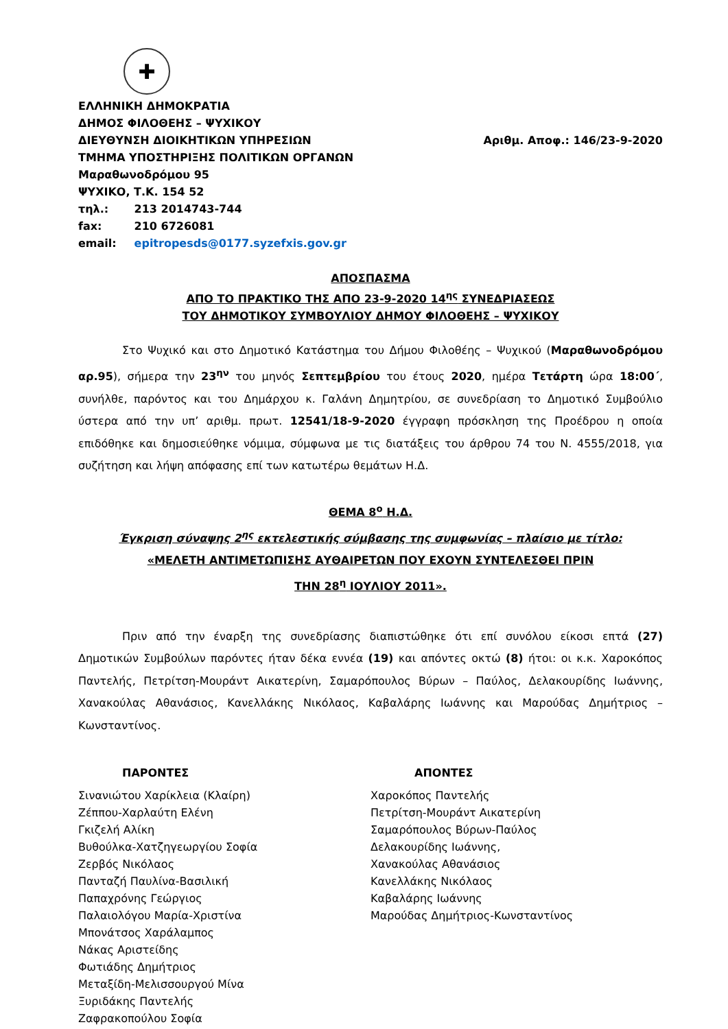✚
ΕΛΛΗΝΙΚΗ ΔΗΜΟΚΡΑΤΙΑ
ΔΗΜΟΣ ΦΙΛΟΘΕΗΣ – ΨΥΧΙΚΟΥ
ΔΙΕΥΘΥΝΣΗ ΔΙΟΙΚΗΤΙΚΩΝ ΥΠΗΡΕΣΙΩΝ
ΤΜΗΜΑ ΥΠΟΣΤΗΡΙΞΗΣ ΠΟΛΙΤΙΚΩΝ ΟΡΓΑΝΩΝ
Μαραθωνοδρόμου 95
ΨΥΧΙΚΟ, Τ.Κ. 154 52
τηλ.: 213 2014743-744
fax: 210 6726081
email: epitropesds@0177.syzefxis.gov.gr
Αριθμ. Αποφ.: 146/23-9-2020
ΑΠΟΣΠΑΣΜΑ
ΑΠΟ ΤΟ ΠΡΑΚΤΙΚΟ ΤΗΣ ΑΠΟ 23-9-2020 14<sup>ης</sup> ΣΥΝΕΔΡΙΑΣΕΩΣ
ΤΟΥ ΔΗΜΟΤΙΚΟΥ ΣΥΜΒΟΥΛΙΟΥ ΔΗΜΟΥ ΦΙΛΟΘΕΗΣ – ΨΥΧΙΚΟΥ
Στο Ψυχικό και στο Δημοτικό Κατάστημα του Δήμου Φιλοθέης – Ψυχικού (Μαραθωνοδρόμου αρ.95), σήμερα την 23<sup>ην</sup> του μηνός Σεπτεμβρίου του έτους 2020, ημέρα Τετάρτη ώρα 18:00΄, συνήλθε, παρόντος και του Δημάρχου κ. Γαλάνη Δημητρίου, σε συνεδρίαση το Δημοτικό Συμβούλιο ύστερα από την υπ’ αριθμ. πρωτ. 12541/18-9-2020 έγγραφη πρόσκληση της Προέδρου η οποία επιδόθηκε και δημοσιεύθηκε νόμιμα, σύμφωνα με τις διατάξεις του άρθρου 74 του Ν. 4555/2018, για συζήτηση και λήψη απόφασης επί των κατωτέρω θεμάτων Η.Δ.
ΘΕΜΑ 8<sup>ο</sup> Η.Δ.
Έγκριση σύναψης 2<sup>ης</sup> εκτελεστικής σύμβασης της συμφωνίας – πλαίσιο με τίτλο:
«ΜΕΛΕΤΗ ΑΝΤΙΜΕΤΩΠΙΣΗΣ ΑΥΘΑΙΡΕΤΩΝ ΠΟΥ ΕΧΟΥΝ ΣΥΝΤΕΛΕΣΘΕΙ ΠΡΙΝ
ΤΗΝ 28<sup>η</sup> ΙΟΥΛΙΟΥ 2011».
Πριν από την έναρξη της συνεδρίασης διαπιστώθηκε ότι επί συνόλου είκοσι επτά (27) Δημοτικών Συμβούλων παρόντες ήταν δέκα εννέα (19) και απόντες οκτώ (8) ήτοι: οι κ.κ. Χαροκόπος Παντελής, Πετρίτση-Μουράντ Αικατερίνη, Σαμαρόπουλος Βύρων – Παύλος, Δελακουρίδης Ιωάννης, Χανακούλας Αθανάσιος, Κανελλάκης Νικόλαος, Καβαλάρης Ιωάννης και Μαρούδας Δημήτριος – Κωνσταντίνος.
ΠΑΡΟΝΤΕΣ
Σινανιώτου Χαρίκλεια (Κλαίρη)
Ζέππου-Χαρλαύτη Ελένη
Γκιζελή Αλίκη
Βυθούλκα-Χατζηγεωργίου Σοφία
Ζερβός Νικόλαος
Πανταζή Παυλίνα-Βασιλική
Παπαχρόνης Γεώργιος
Παλαιολόγου Μαρία-Χριστίνα
Μπονάτσος Χαράλαμπος
Νάκας Αριστείδης
Φωτιάδης Δημήτριος
Μεταξίδη-Μελισσουργού Μίνα
Ξυριδάκης Παντελής
Ζαφρακοπούλου Σοφία
ΑΠΟΝΤΕΣ
Χαροκόπος Παντελής
Πετρίτση-Μουράντ Αικατερίνη
Σαμαρόπουλος Βύρων-Παύλος
Δελακουρίδης Ιωάννης,
Χανακούλας Αθανάσιος
Κανελλάκης Νικόλαος
Καβαλάρης Ιωάννης
Μαρούδας Δημήτριος-Κωνσταντίνος